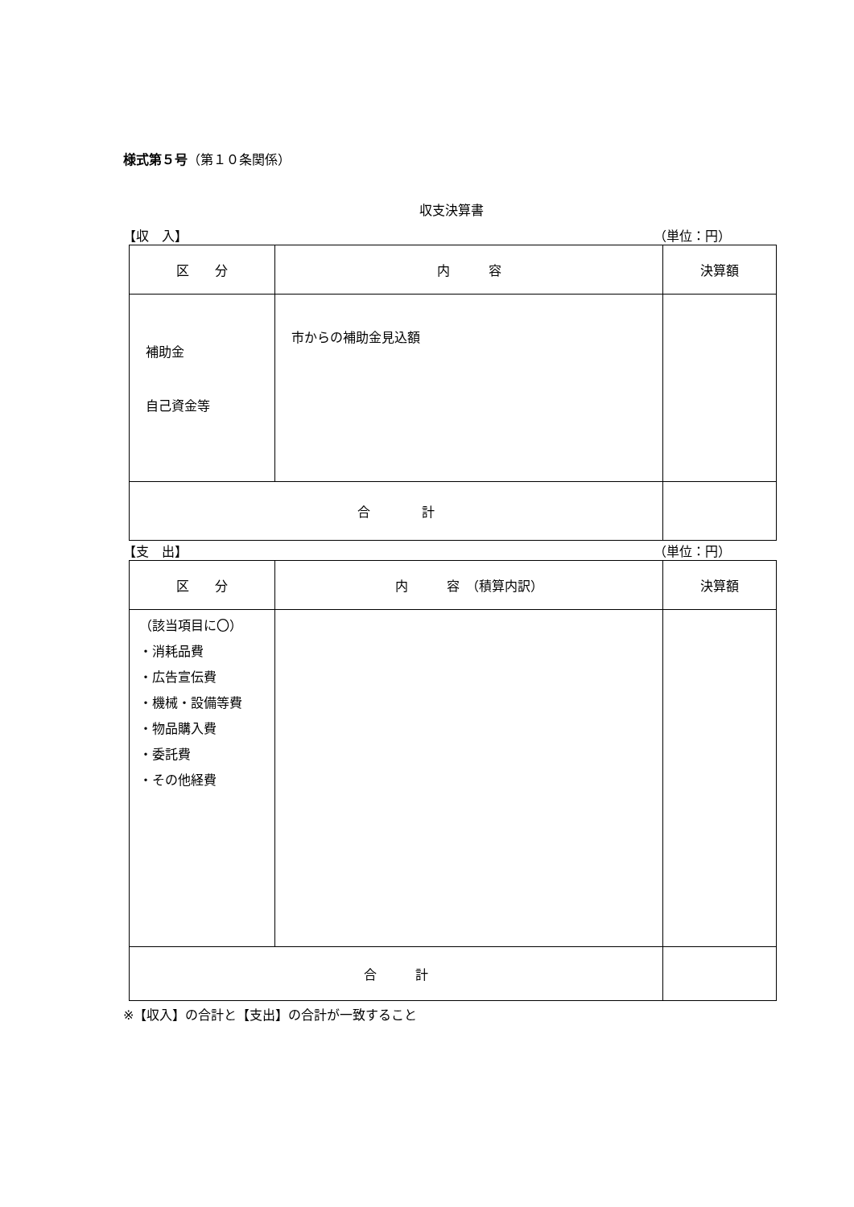様式第５号（第１０条関係）
収支決算書
【収　入】 （単位：円）
| 区 分 | 内 容 | 決算額 |
| 補助金 自己資金等 | 市からの補助金見込額 | |
| 合 計 | | |
【支　出】 （単位：円）
| 区 分 | 内 容 （積算内訳） | 決算額 |
| （該当項目に〇） ・消耗品費 ・広告宣伝費 ・機械・設備等費 ・物品購入費 ・委託費 ・その他経費 | | |
| 合 計 | | |
※【収入】の合計と【支出】の合計が一致すること